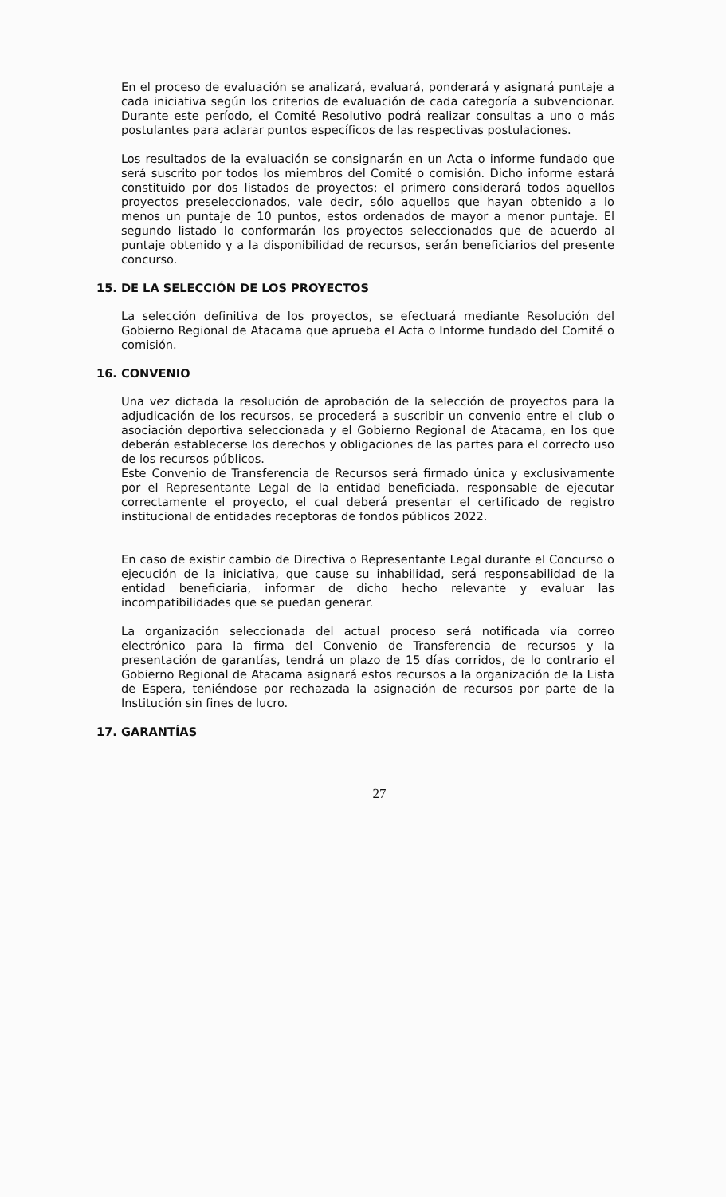En el proceso de evaluación se analizará, evaluará, ponderará y asignará puntaje a cada iniciativa según los criterios de evaluación de cada categoría a subvencionar. Durante este período, el Comité Resolutivo podrá realizar consultas a uno o más postulantes para aclarar puntos específicos de las respectivas postulaciones.
Los resultados de la evaluación se consignarán en un Acta o informe fundado que será suscrito por todos los miembros del Comité o comisión. Dicho informe estará constituido por dos listados de proyectos; el primero considerará todos aquellos proyectos preseleccionados, vale decir, sólo aquellos que hayan obtenido a lo menos un puntaje de 10 puntos, estos ordenados de mayor a menor puntaje. El segundo listado lo conformarán los proyectos seleccionados que de acuerdo al puntaje obtenido y a la disponibilidad de recursos, serán beneficiarios del presente concurso.
15. DE LA SELECCIÓN DE LOS PROYECTOS
La selección definitiva de los proyectos, se efectuará mediante Resolución del Gobierno Regional de Atacama que aprueba el Acta o Informe fundado del Comité o comisión.
16. CONVENIO
Una vez dictada la resolución de aprobación de la selección de proyectos para la adjudicación de los recursos, se procederá a suscribir un convenio entre el club o asociación deportiva seleccionada y el Gobierno Regional de Atacama, en los que deberán establecerse los derechos y obligaciones de las partes para el correcto uso de los recursos públicos.
Este Convenio de Transferencia de Recursos será firmado única y exclusivamente por el Representante Legal de la entidad beneficiada, responsable de ejecutar correctamente el proyecto, el cual deberá presentar el certificado de registro institucional de entidades receptoras de fondos públicos 2022.
En caso de existir cambio de Directiva o Representante Legal durante el Concurso o ejecución de la iniciativa, que cause su inhabilidad, será responsabilidad de la entidad beneficiaria, informar de dicho hecho relevante y evaluar las incompatibilidades que se puedan generar.
La organización seleccionada del actual proceso será notificada vía correo electrónico para la firma del Convenio de Transferencia de recursos y la presentación de garantías, tendrá un plazo de 15 días corridos, de lo contrario el Gobierno Regional de Atacama asignará estos recursos a la organización de la Lista de Espera, teniéndose por rechazada la asignación de recursos por parte de la Institución sin fines de lucro.
17. GARANTÍAS
27